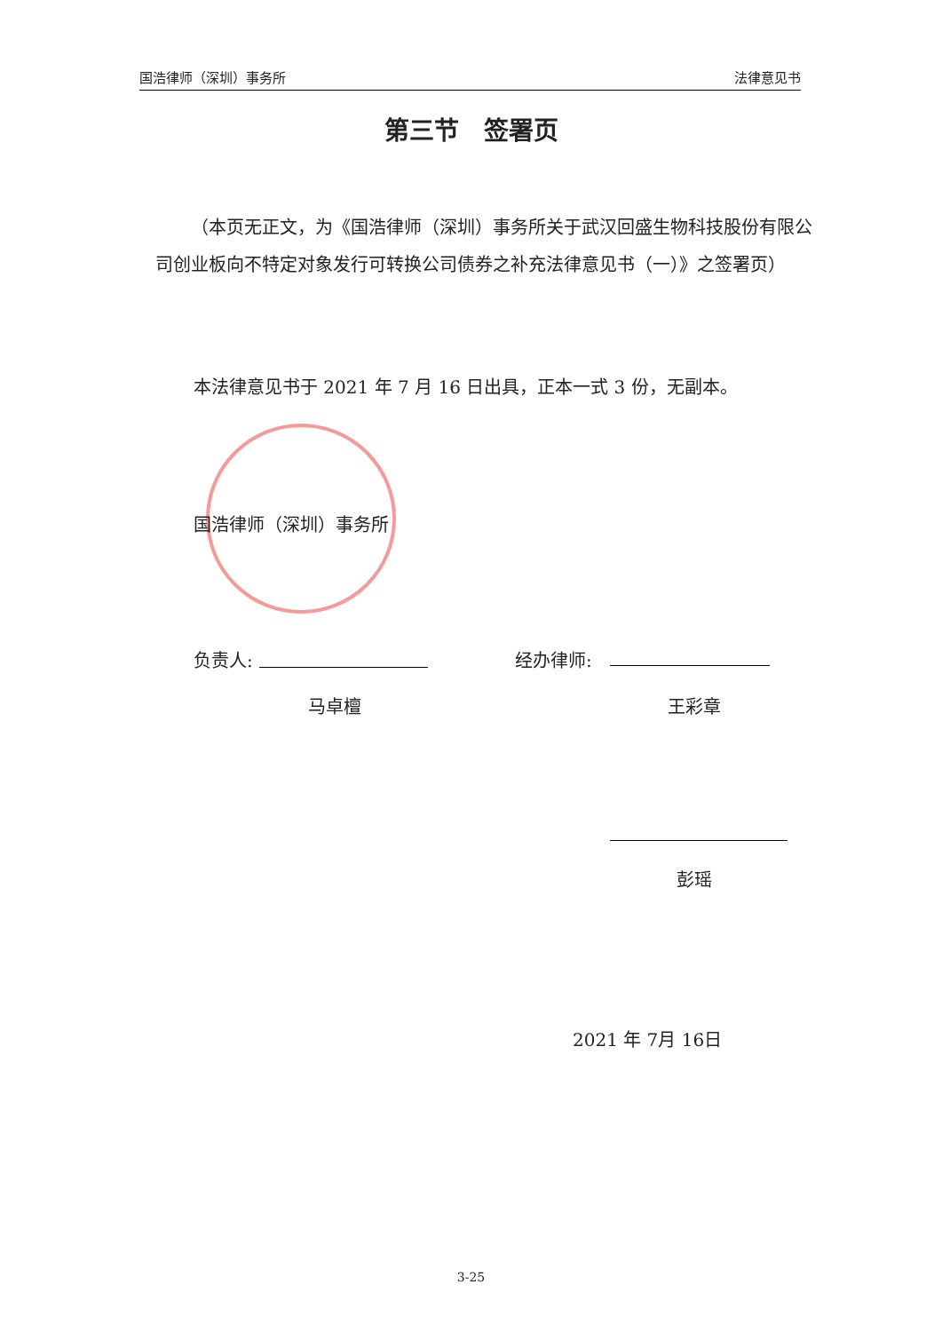国浩律师（深圳）事务所 法律意见书
第三节　签署页
（本页无正文，为《国浩律师（深圳）事务所关于武汉回盛生物科技股份有限公司创业板向不特定对象发行可转换公司债券之补充法律意见书（一）》之签署页）
本法律意见书于 2021 年 7 月 16 日出具，正本一式 3 份，无副本。
国浩律师（深圳）事务所
负责人:
马卓檀
经办律师:
王彩章
彭瑶
2021 年 7月 16日
3-25